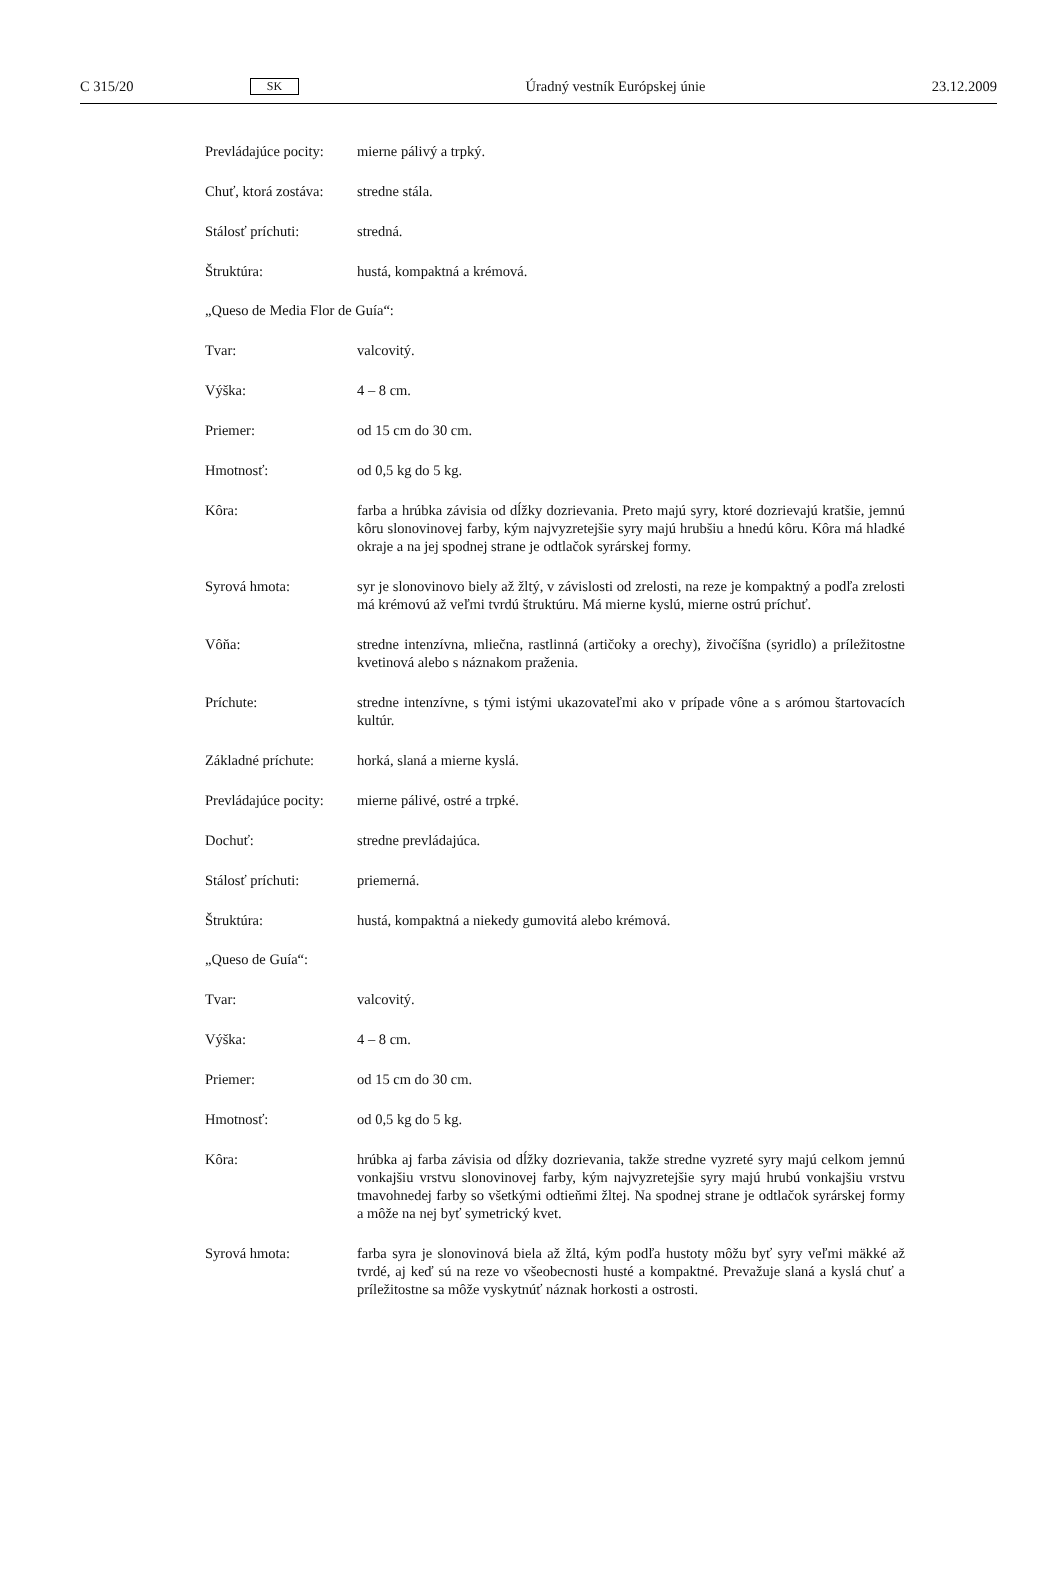C 315/20 SK Úradný vestník Európskej únie 23.12.2009
Prevládajúce pocity:
mierne pálivý a trpký.
Chuť, ktorá zostáva:
stredne stála.
Stálosť príchuti: stredná.
Štruktúra: hustá, kompaktná a krémová.
„Queso de Media Flor de Guía“:
Tvar: valcovitý.
Výška: 4 – 8 cm.
Priemer: od 15 cm do 30 cm.
Hmotnosť: od 0,5 kg do 5 kg.
Kôra: farba a hrúbka závisia od dĺžky dozrievania. Preto majú syry, ktoré dozrievajú kratšie, jemnú kôru slonovinovej farby, kým najvyzretejšie syry majú hrubšiu a hnedú kôru. Kôra má hladké okraje a na jej spodnej strane je odtlačok syrárskej formy.
Syrová hmota: syr je slonovinovo biely až žltý, v závislosti od zrelosti, na reze je kompaktný a podľa zrelosti má krémovú až veľmi tvrdú štruktúru. Má mierne kyslú, mierne ostrú príchuť.
Vôňa: stredne intenzívna, mliečna, rastlinná (artičoky a orechy), živočíšna (syridlo) a príležitostne kvetinová alebo s náznakom praženia.
Príchute: stredne intenzívne, s tými istými ukazovateľmi ako v prípade vône a s arómou štartovacích kultúr.
Základné príchute:
horká, slaná a mierne kyslá.
Prevládajúce pocity:
mierne pálivé, ostré a trpké.
Dochuť: stredne prevládajúca.
Stálosť príchuti: priemerná.
Štruktúra: hustá, kompaktná a niekedy gumovitá alebo krémová.
„Queso de Guía“:
Tvar: valcovitý.
Výška: 4 – 8 cm.
Priemer: od 15 cm do 30 cm.
Hmotnosť: od 0,5 kg do 5 kg.
Kôra: hrúbka aj farba závisia od dĺžky dozrievania, takže stredne vyzreté syry majú celkom jemnú vonkajšiu vrstvu slonovinovej farby, kým najvyzretejšie syry majú hrubú vonkajšiu vrstvu tmavohnedej farby so všetkými odtieňmi žltej. Na spodnej strane je odtlačok syrárskej formy a môže na nej byť symetrický kvet.
Syrová hmota: farba syra je slonovinová biela až žltá, kým podľa hustoty môžu byť syry veľmi mäkké až tvrdé, aj keď sú na reze vo všeobecnosti husté a kompaktné. Prevažuje slaná a kyslá chuť a príležitostne sa môže vyskytnúť náznak horkosti a ostrosti.